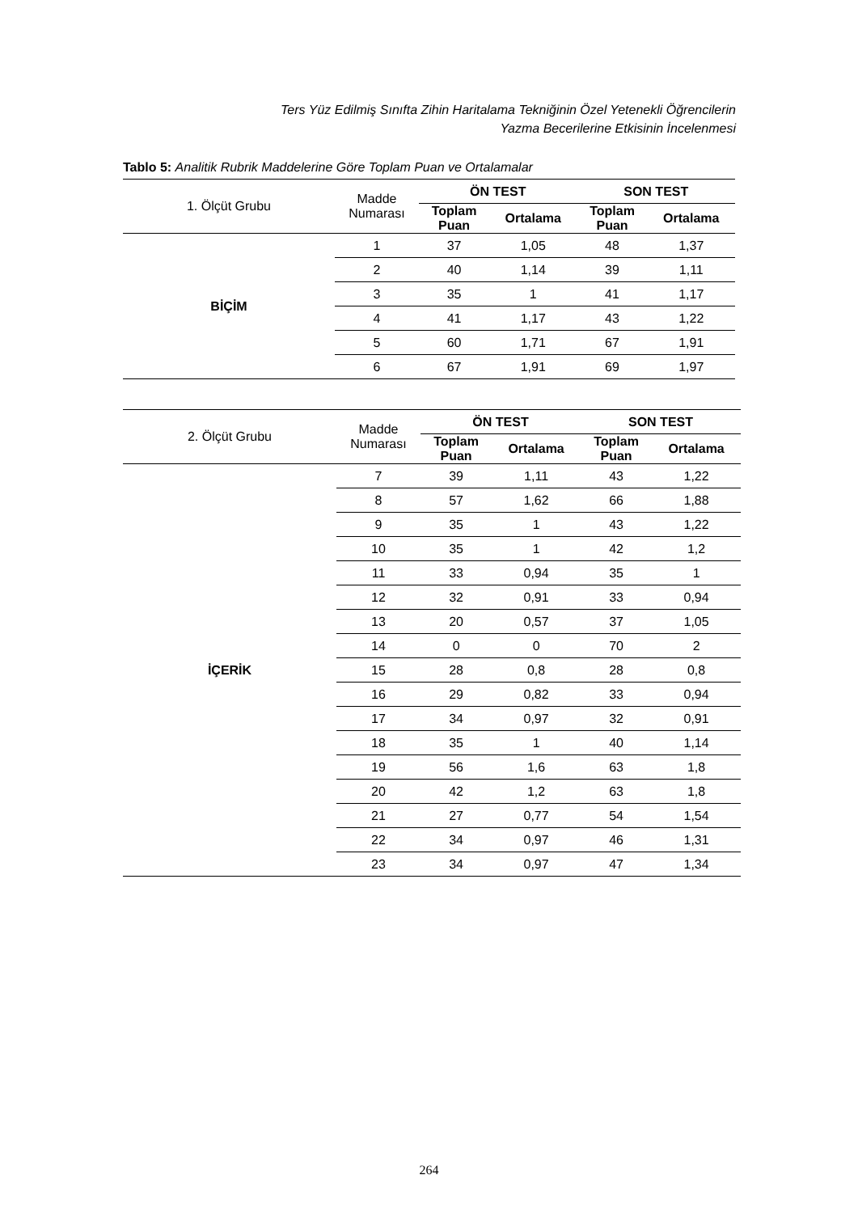Ters Yüz Edilmiş Sınıfta Zihin Haritalama Tekniğinin Özel Yetenekli Öğrencilerin
Yazma Becerilerine Etkisinin İncelenmesi
Tablo 5: Analitik Rubrik Maddelerine Göre Toplam Puan ve Ortalamalar
| 1. Ölçüt Grubu | Madde Numarası | ÖN TEST | | SON TEST | |
| --- | --- | --- | --- | --- | --- |
| | | Toplam Puan | Ortalama | Toplam Puan | Ortalama |
| BİÇİM | 1 | 37 | 1,05 | 48 | 1,37 |
| | 2 | 40 | 1,14 | 39 | 1,11 |
| | 3 | 35 | 1 | 41 | 1,17 |
| | 4 | 41 | 1,17 | 43 | 1,22 |
| | 5 | 60 | 1,71 | 67 | 1,91 |
| | 6 | 67 | 1,91 | 69 | 1,97 |
| 2. Ölçüt Grubu | Madde Numarası | ÖN TEST | | SON TEST | |
| --- | --- | --- | --- | --- | --- |
| | | Toplam Puan | Ortalama | Toplam Puan | Ortalama |
| İÇERİK | 7 | 39 | 1,11 | 43 | 1,22 |
| | 8 | 57 | 1,62 | 66 | 1,88 |
| | 9 | 35 | 1 | 43 | 1,22 |
| | 10 | 35 | 1 | 42 | 1,2 |
| | 11 | 33 | 0,94 | 35 | 1 |
| | 12 | 32 | 0,91 | 33 | 0,94 |
| | 13 | 20 | 0,57 | 37 | 1,05 |
| | 14 | 0 | 0 | 70 | 2 |
| | 15 | 28 | 0,8 | 28 | 0,8 |
| | 16 | 29 | 0,82 | 33 | 0,94 |
| | 17 | 34 | 0,97 | 32 | 0,91 |
| | 18 | 35 | 1 | 40 | 1,14 |
| | 19 | 56 | 1,6 | 63 | 1,8 |
| | 20 | 42 | 1,2 | 63 | 1,8 |
| | 21 | 27 | 0,77 | 54 | 1,54 |
| | 22 | 34 | 0,97 | 46 | 1,31 |
| | 23 | 34 | 0,97 | 47 | 1,34 |
264